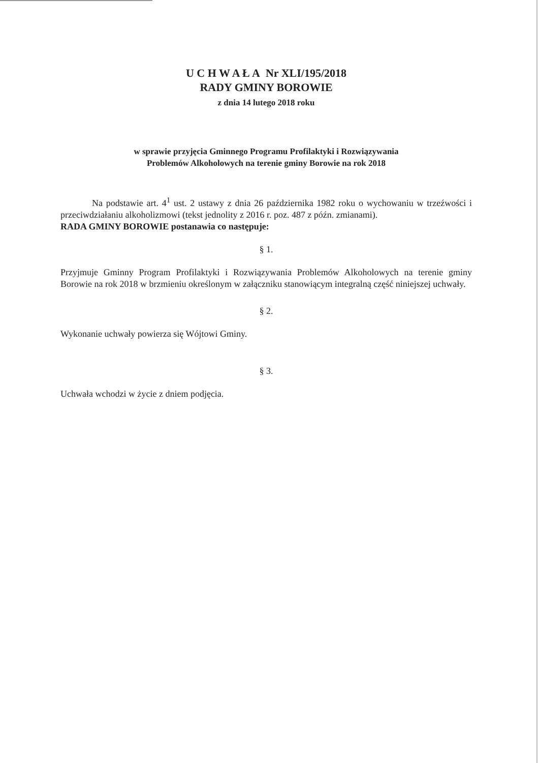U C H W A Ł A Nr XLI/195/2018
RADY GMINY BOROWIE
z dnia 14 lutego 2018 roku
w sprawie przyjęcia Gminnego Programu Profilaktyki i Rozwiązywania
Problemów Alkoholowych na terenie gminy Borowie na rok 2018
Na podstawie art. 4<sup>1</sup> ust. 2 ustawy z dnia 26 października 1982 roku o wychowaniu w trzeźwości i przeciwdziałaniu alkoholizmowi (tekst jednolity z 2016 r. poz. 487 z późn. zmianami).
RADA GMINY BOROWIE postanawia co następuje:
§ 1.
Przyjmuje Gminny Program Profilaktyki i Rozwiązywania Problemów Alkoholowych na terenie gminy Borowie na rok 2018 w brzmieniu określonym w załączniku stanowiącym integralną część niniejszej uchwały.
§ 2.
Wykonanie uchwały powierza się Wójtowi Gminy.
§ 3.
Uchwała wchodzi w życie z dniem podjęcia.